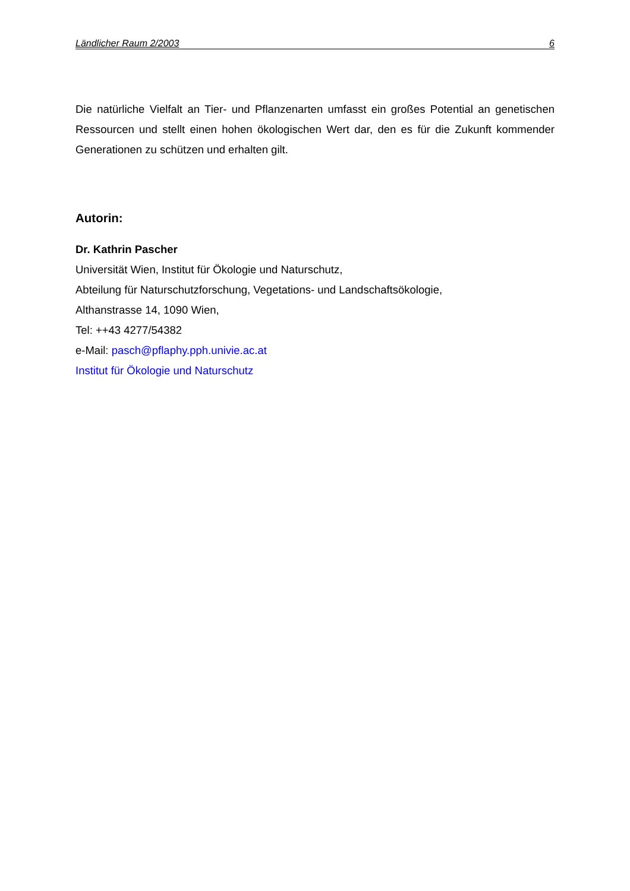Ländlicher Raum 2/2003 6
Die natürliche Vielfalt an Tier- und Pflanzenarten umfasst ein großes Potential an genetischen Ressourcen und stellt einen hohen ökologischen Wert dar, den es für die Zukunft kommender Generationen zu schützen und erhalten gilt.
Autorin:
Dr. Kathrin Pascher
Universität Wien, Institut für Ökologie und Naturschutz,
Abteilung für Naturschutzforschung, Vegetations- und Landschaftsökologie,
Althanstrasse 14, 1090 Wien,
Tel: ++43 4277/54382
e-Mail: pasch@pflaphy.pph.univie.ac.at
Institut für Ökologie und Naturschutz